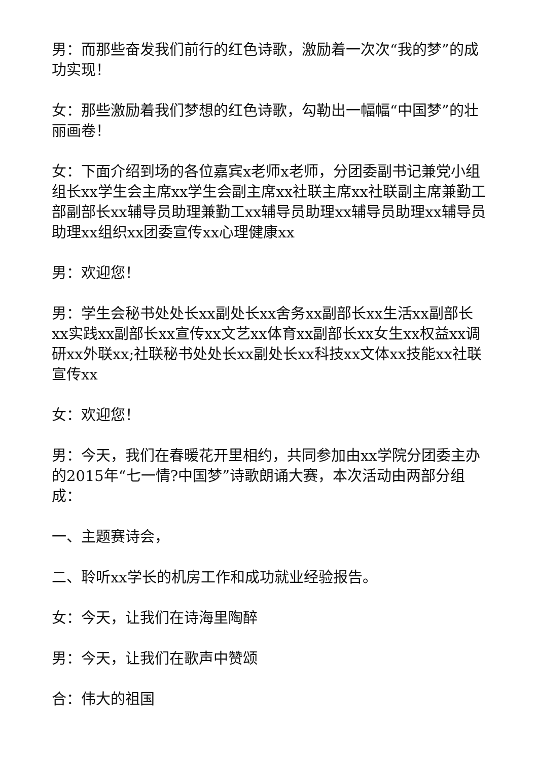男：而那些奋发我们前行的红色诗歌，激励着一次次“我的梦”的成功实现！
女：那些激励着我们梦想的红色诗歌，勾勒出一幅幅“中国梦”的壮丽画卷！
女：下面介绍到场的各位嘉宾x老师x老师，分团委副书记兼党小组组长xx学生会主席xx学生会副主席xx社联主席xx社联副主席兼勤工部副部长xx辅导员助理兼勤工xx辅导员助理xx辅导员助理xx辅导员助理xx组织xx团委宣传xx心理健康xx
男：欢迎您！
男：学生会秘书处处长xx副处长xx舍务xx副部长xx生活xx副部长xx实践xx副部长xx宣传xx文艺xx体育xx副部长xx女生xx权益xx调研xx外联xx;社联秘书处处长xx副处长xx科技xx文体xx技能xx社联宣传xx
女：欢迎您！
男：今天，我们在春暖花开里相约，共同参加由xx学院分团委主办的2015年“七一情?中国梦”诗歌朗诵大赛，本次活动由两部分组成：
一、主题赛诗会，
二、聆听xx学长的机房工作和成功就业经验报告。
女：今天，让我们在诗海里陶醉
男：今天，让我们在歌声中赞颂
合：伟大的祖国